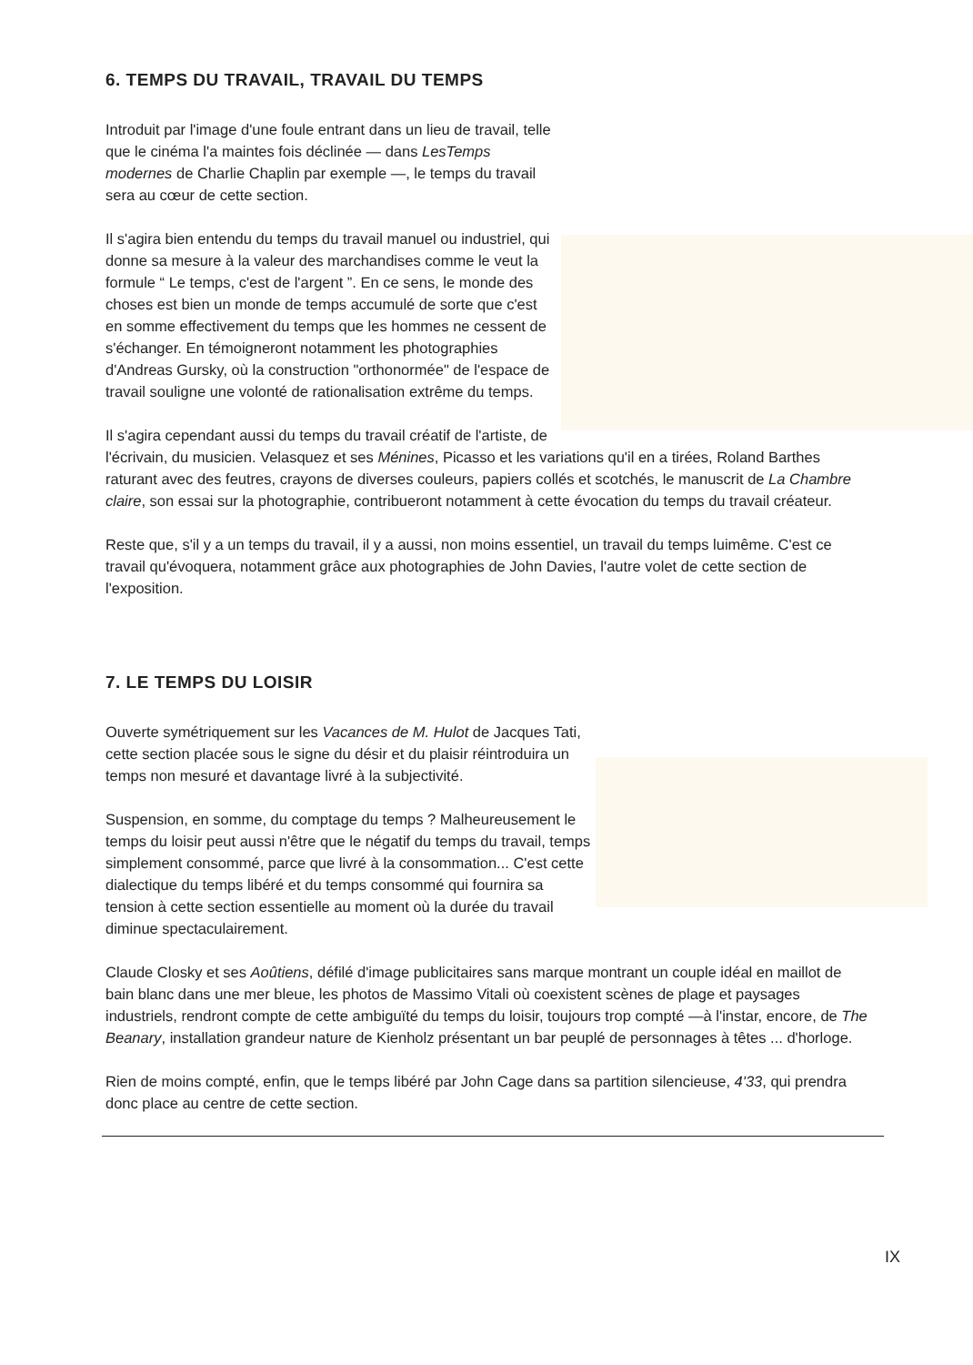6. TEMPS DU TRAVAIL, TRAVAIL DU TEMPS
Introduit par l'image d'une foule entrant dans un lieu de travail, telle que le cinéma l'a maintes fois déclinée — dans LesTemps modernes de Charlie Chaplin par exemple —, le temps du travail sera au cœur de cette section.
Il s'agira bien entendu du temps du travail manuel ou industriel, qui donne sa mesure à la valeur des marchandises comme le veut la formule “ Le temps, c'est de l'argent ”. En ce sens, le monde des choses est bien un monde de temps accumulé de sorte que c'est en somme effectivement du temps que les hommes ne cessent de s'échanger. En témoigneront notamment les photographies d'Andreas Gursky, où la construction "orthonormée" de l'espace de travail souligne une volonté de rationalisation extrême du temps.
Il s'agira cependant aussi du temps du travail créatif de l'artiste, de l'écrivain, du musicien. Velasquez et ses Ménines, Picasso et les variations qu'il en a tirées, Roland Barthes raturant avec des feutres, crayons de diverses couleurs, papiers collés et scotchés, le manuscrit de La Chambre claire, son essai sur la photographie, contribueront notamment à cette évocation du temps du travail créateur.
Reste que, s'il y a un temps du travail, il y a aussi, non moins essentiel, un travail du temps luimême. C'est ce travail qu'évoquera, notamment grâce aux photographies de John Davies, l'autre volet de cette section de l'exposition.
7. LE TEMPS DU LOISIR
Ouverte symétriquement sur les Vacances de M. Hulot de Jacques Tati, cette section placée sous le signe du désir et du plaisir réintroduira un temps non mesuré et davantage livré à la subjectivité.
Suspension, en somme, du comptage du temps ? Malheureusement le temps du loisir peut aussi n'être que le négatif du temps du travail, temps simplement consommé, parce que livré à la consommation... C'est cette dialectique du temps libéré et du temps consommé qui fournira sa tension à cette section essentielle au moment où la durée du travail diminue spectaculairement.
Claude Closky et ses Aoûtiens, défilé d'image publicitaires sans marque montrant un couple idéal en maillot de bain blanc dans une mer bleue, les photos de Massimo Vitali où coexistent scènes de plage et paysages industriels, rendront compte de cette ambiguïté du temps du loisir, toujours trop compté —à l'instar, encore, de The Beanary, installation grandeur nature de Kienholz présentant un bar peuplé de personnages à têtes ... d'horloge.
Rien de moins compté, enfin, que le temps libéré par John Cage dans sa partition silencieuse, 4'33, qui prendra donc place au centre de cette section.
IX